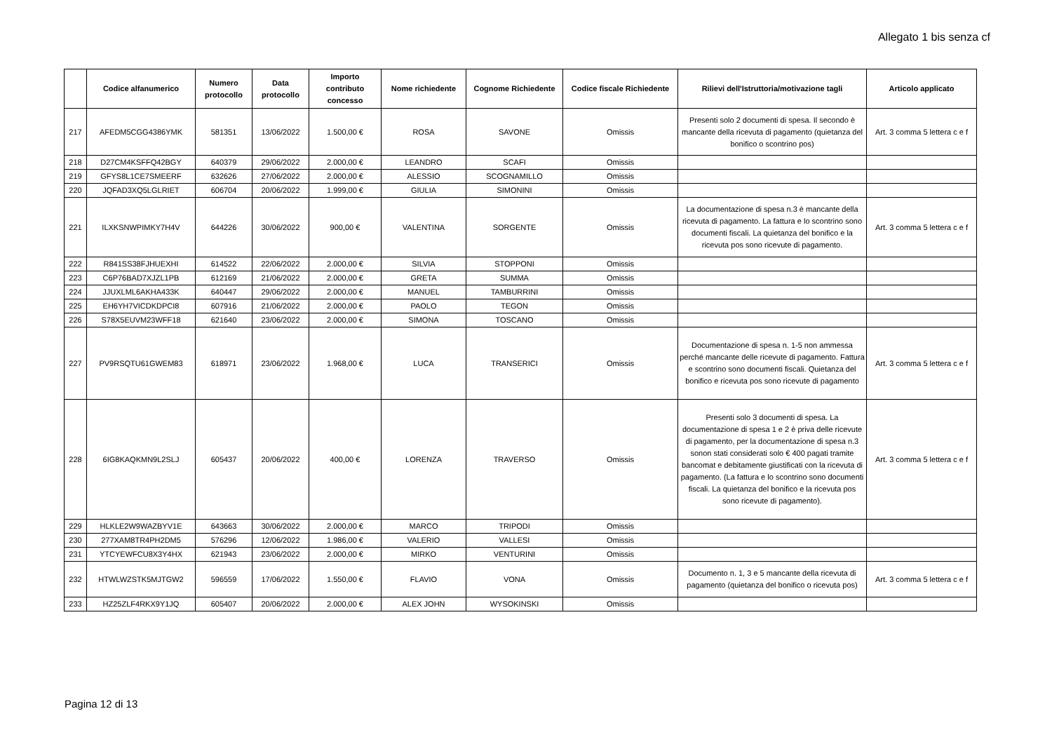Allegato 1 bis senza cf
| | Codice alfanumerico | Numero protocollo | Data protocollo | Importo contributo concesso | Nome richiedente | Cognome Richiedente | Codice fiscale Richiedente | Rilievi dell'Istruttoria/motivazione tagli | Articolo applicato |
| --- | --- | --- | --- | --- | --- | --- | --- | --- | --- |
| 217 | AFEDM5CGG4386YMK | 581351 | 13/06/2022 | 1.500,00 € | ROSA | SAVONE | Omissis | Presenti solo 2 documenti di spesa. Il secondo è mancante della ricevuta di pagamento (quietanza del bonifico o scontrino pos) | Art. 3 comma 5 lettera c e f |
| 218 | D27CM4KSFFQ42BGY | 640379 | 29/06/2022 | 2.000,00 € | LEANDRO | SCAFI | Omissis | | |
| 219 | GFYS8L1CE7SMEERF | 632626 | 27/06/2022 | 2.000,00 € | ALESSIO | SCOGNAMILLO | Omissis | | |
| 220 | JQFAD3XQ5LGLRIET | 606704 | 20/06/2022 | 1.999,00 € | GIULIA | SIMONINI | Omissis | | |
| 221 | ILXKSNWPIMKY7H4V | 644226 | 30/06/2022 | 900,00 € | VALENTINA | SORGENTE | Omissis | La documentazione di spesa n.3 è mancante della ricevuta di pagamento. La fattura e lo scontrino sono documenti fiscali. La quietanza del bonifico e la ricevuta pos sono ricevute di pagamento. | Art. 3 comma 5 lettera c e f |
| 222 | R841SS38FJHUEXHI | 614522 | 22/06/2022 | 2.000,00 € | SILVIA | STOPPONI | Omissis | | |
| 223 | C6P76BAD7XJZL1PB | 612169 | 21/06/2022 | 2.000,00 € | GRETA | SUMMA | Omissis | | |
| 224 | JJUXLML6AKHA433K | 640447 | 29/06/2022 | 2.000,00 € | MANUEL | TAMBURRINI | Omissis | | |
| 225 | EH6YH7VICDKDPCI8 | 607916 | 21/06/2022 | 2.000,00 € | PAOLO | TEGON | Omissis | | |
| 226 | S78X5EUVM23WFF18 | 621640 | 23/06/2022 | 2.000,00 € | SIMONA | TOSCANO | Omissis | | |
| 227 | PV9RSQTU61GWEM83 | 618971 | 23/06/2022 | 1.968,00 € | LUCA | TRANSERICI | Omissis | Documentazione di spesa n. 1-5 non ammessa perché mancante delle ricevute di pagamento. Fattura e scontrino sono documenti fiscali. Quietanza del bonifico e ricevuta pos sono ricevute di pagamento | Art. 3 comma 5 lettera c e f |
| 228 | 6IG8KAQKMN9L2SLJ | 605437 | 20/06/2022 | 400,00 € | LORENZA | TRAVERSO | Omissis | Presenti solo 3 documenti di spesa. La documentazione di spesa 1 e 2 è priva delle ricevute di pagamento, per la documentazione di spesa n.3 sonon stati considerati solo € 400 pagati tramite bancomat e debitamente giustificati con la ricevuta di pagamento. (La fattura e lo scontrino sono documenti fiscali. La quietanza del bonifico e la ricevuta pos sono ricevute di pagamento). | Art. 3 comma 5 lettera c e f |
| 229 | HLKLE2W9WAZBYV1E | 643663 | 30/06/2022 | 2.000,00 € | MARCO | TRIPODI | Omissis | | |
| 230 | 277XAM8TR4PH2DM5 | 576296 | 12/06/2022 | 1.986,00 € | VALERIO | VALLESI | Omissis | | |
| 231 | YTCYEWFCU8X3Y4HX | 621943 | 23/06/2022 | 2.000,00 € | MIRKO | VENTURINI | Omissis | | |
| 232 | HTWLWZSTK5MJTGW2 | 596559 | 17/06/2022 | 1.550,00 € | FLAVIO | VONA | Omissis | Documento n. 1, 3 e 5 mancante della ricevuta di pagamento (quietanza del bonifico o ricevuta pos) | Art. 3 comma 5 lettera c e f |
| 233 | HZ25ZLF4RKX9Y1JQ | 605407 | 20/06/2022 | 2.000,00 € | ALEX JOHN | WYSOKINSKI | Omissis | | |
Pagina 12 di 13